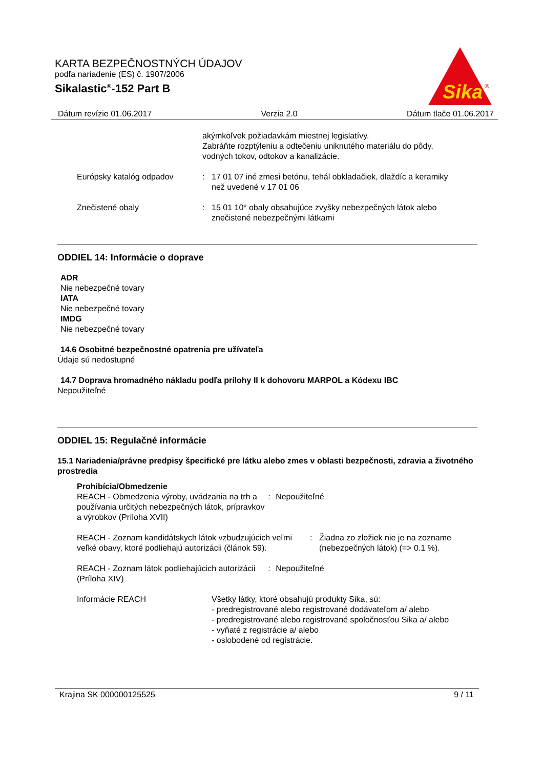KARTA BEZPEČNOSTNÝCH ÚDAJOV
podľa nariadenie (ES) č. 1907/2006
Sikalastic<sup>®</sup>-152 Part B
Sika
®
Dátum revízie 01.06.2017 Verzia 2.0 Dátum tlače 01.06.2017
akýmkoľvek požiadavkám miestnej legislatívy.
Zabráňte rozptýleniu a odtečeniu uniknutého materiálu do pôdy, vodných tokov, odtokov a kanalizácie.
Európsky katalóg odpadov : 17 01 07 iné zmesi betónu, tehál obkladačiek, dlaždíc a keramiky než uvedené v 17 01 06
Znečistené obaly : 15 01 10* obaly obsahujúce zvyšky nebezpečných látok alebo znečistené nebezpečnými látkami
ODDIEL 14: Informácie o doprave
ADR
Nie nebezpečné tovary
IATA
Nie nebezpečné tovary
IMDG
Nie nebezpečné tovary
14.6 Osobitné bezpečnostné opatrenia pre užívateľa
Údaje sú nedostupné
14.7 Doprava hromadného nákladu podľa prílohy II k dohovoru MARPOL a Kódexu IBC
Nepoužiteľné
ODDIEL 15: Regulačné informácie
15.1 Nariadenia/právne predpisy špecifické pre látku alebo zmes v oblasti bezpečnosti, zdravia a životného prostredia
Prohibícia/Obmedzenie
REACH - Obmedzenia výroby, uvádzania na trh a používania určitých nebezpečných látok, prípravkov a výrobkov (Príloha XVII)
: Nepoužiteľné
REACH - Zoznam kandidátskych látok vzbudzujúcich veľmi veľké obavy, ktoré podliehajú autorizácii (článok 59).
: Žiadna zo zložiek nie je na zozname (nebezpečných látok) (=> 0.1 %).
REACH - Zoznam látok podliehajúcich autorizácii (Príloha XIV)
: Nepoužiteľné
Informácie REACH Všetky látky, ktoré obsahujú produkty Sika, sú:
- predregistrované alebo registrované dodávateľom a/ alebo
- predregistrované alebo registrované spoločnosťou Sika a/ alebo
- vyňaté z registrácie a/ alebo
- oslobodené od registrácie.
Krajina SK 000000125525 9 / 11